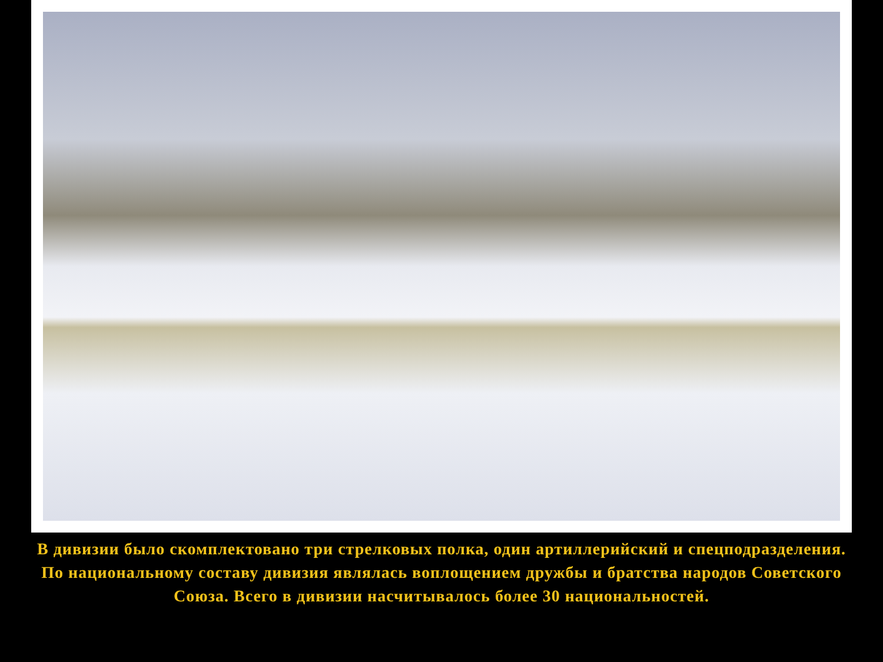В дивизии было скомплектовано три стрелковых полка, один артиллерийский и спецподразделения. По национальному составу дивизия являлась воплощением дружбы и братства народов Советского Союза. Всего в дивизии насчитывалось более 30 национальностей.